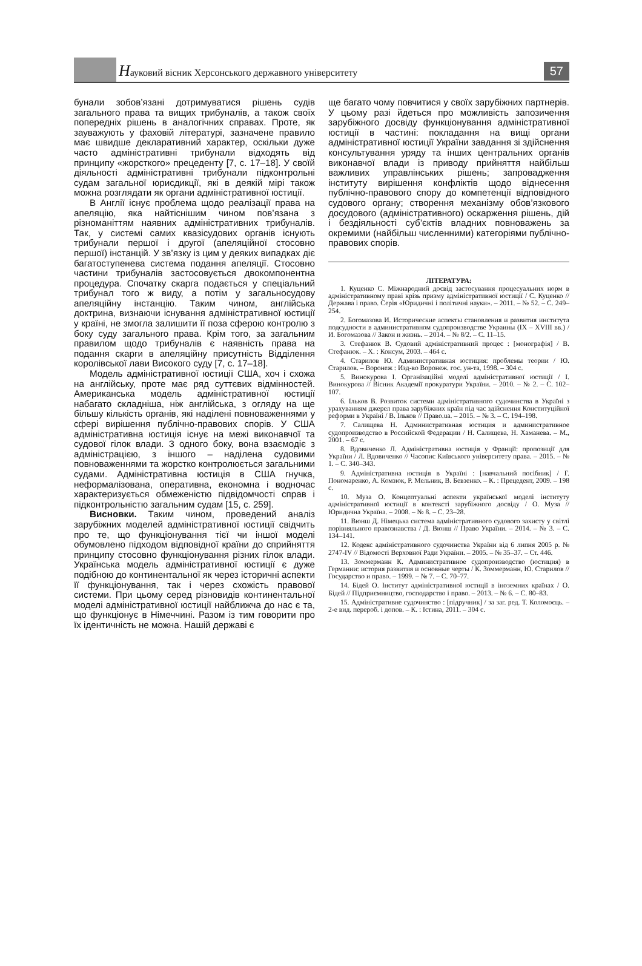Науковий вісник Херсонського державного університету
57
бунали зобов’язані дотримуватися рішень судів загального права та вищих трибуналів, а також своїх попередніх рішень в аналогічних справах. Проте, як зауважують у фаховій літературі, зазначене правило має швидше декларативний характер, оскільки дуже часто адміністративні трибунали відходять від принципу «жорсткого» прецеденту [7, с. 17–18]. У своїй діяльності адміністративні трибунали підконтрольні судам загальної юрисдикції, які в деякій мірі також можна розглядати як органи адміністративної юстиції.
В Англії існує проблема щодо реалізації права на апеляцію, яка найтіснішим чином пов’язана з різноманіттям наявних адміністративних трибуналів. Так, у системі самих квазісудових органів існують трибунали першої і другої (апеляційної стосовно першої) інстанцій. У зв’язку із цим у деяких випадках діє багатоступенева система подання апеляції. Стосовно частини трибуналів застосовується двокомпонентна процедура. Спочатку скарга подається у спеціальний трибунал того ж виду, а потім у загальносудову апеляційну інстанцію. Таким чином, англійська доктрина, визнаючи існування адміністративної юстиції у країні, не змогла залишити її поза сферою контролю з боку суду загального права. Крім того, за загальним правилом щодо трибуналів є наявність права на подання скарги в апеляційну присутність Відділення королівської лави Високого суду [7, с. 17–18].
Модель адміністративної юстиції США, хоч і схожа на англійську, проте має ряд суттєвих відмінностей. Американська модель адміністративної юстиції набагато складніша, ніж англійська, з огляду на ще більшу кількість органів, які наділені повноваженнями у сфері вирішення публічно-правових спорів. У США адміністративна юстиція існує на межі виконавчої та судової гілок влади. З одного боку, вона взаємодіє з адміністрацією, з іншого – наділена судовими повноваженнями та жорстко контролюється загальними судами. Адміністративна юстиція в США гнучка, неформалізована, оперативна, економна і водночас характеризується обмеженістю підвідомчості справ і підконтрольністю загальним судам [15, с. 259].
Висновки. Таким чином, проведений аналіз зарубіжних моделей адміністративної юстиції свідчить про те, що функціонування тієї чи іншої моделі обумовлено підходом відповідної країни до сприйняття принципу стосовно функціонування різних гілок влади. Українська модель адміністративної юстиції є дуже подібною до континентальної як через історичні аспекти її функціонування, так і через схожість правової системи. При цьому серед різновидів континентальної моделі адміністративної юстиції найближча до нас є та, що функціонує в Німеччині. Разом із тим говорити про їх ідентичність не можна. Нашій державі є
ще багато чому повчитися у своїх зарубіжних партнерів. У цьому разі йдеться про можливість запозичення зарубіжного досвіду функціонування адміністративної юстиції в частині: покладання на вищі органи адміністративної юстиції України завдання зі здійснення консультування уряду та інших центральних органів виконавчої влади із приводу прийняття найбільш важливих управлінських рішень; запровадження інституту вирішення конфліктів щодо віднесення публічно-правового спору до компетенції відповідного судового органу; створення механізму обов’язкового досудового (адміністративного) оскарження рішень, дій і бездіяльності суб’єктів владних повноважень за окремими (найбільш численними) категоріями публічно-правових спорів.
ЛІТЕРАТУРА:
1. Куценко С. Міжнародний досвід застосування процесуальних норм в адміністративному праві крізь призму адміністративної юстиції / С. Куценко // Держава і право. Серія «Юридичні і політичні науки». – 2011. – № 52. – С. 249–254.
2. Богомазова И. Исторические аспекты становления и развития института подсудности в административном судопроизводстве Украины (IX – XVIII вв.) / И. Богомазова // Закон и жизнь. – 2014. – № 8/2. – С. 11–15.
3. Стефанюк В. Судовий адміністративний процес : [монографія] / В. Стефанюк. – Х. : Консум, 2003. – 464 с.
4. Старилов Ю. Административная юстиция: проблемы теории / Ю. Старилов. – Воронеж : Изд-во Воронеж. гос. ун-та, 1998. – 304 с.
5. Винокурова І. Організаційні моделі адміністративної юстиції / І. Винокурова // Вісник Академії прокуратури України. – 2010. – № 2. – С. 102–107.
6. Ільков В. Розвиток системи адміністративного судочинства в Україні з урахуванням джерел права зарубіжних країн під час здійснення Конституційної реформи в Україні / В. Ільков // Право.ua. – 2015. – № 3. – С. 194–198.
7. Салищева Н. Административная юстиция и административное судопроизводство в Российской Федерации / Н. Салищева, Н. Хаманева. – М., 2001. – 67 с.
8. Вдовиченко Л. Адміністративна юстиція у Франції: пропозиції для України / Л. Вдовиченко // Часопис Київського університету права. – 2015. – № 1. – С. 340–343.
9. Адміністративна юстиція в Україні : [навчальний посібник] / Г. Пономаренко, А. Комзюк, Р. Мельник, В. Бевзенко. – К. : Прецедент, 2009. – 198 с.
10. Муза О. Концептуальні аспекти української моделі інституту адміністративної юстиції в контексті зарубіжного досвіду / О. Муза // Юридична Україна. – 2008. – № 8. – С. 23–28.
11. Вюнш Д. Німецька система адміністративного судового захисту у світлі порівняльного правознавства / Д. Вюнш // Право України. – 2014. – № 3. – С. 134–141.
12. Кодекс адміністративного судочинства України від 6 липня 2005 р. № 2747-IV // Відомості Верховної Ради України. – 2005. – № 35–37. – Ст. 446.
13. Зоммерманн К. Административное судопроизводство (юстиция) в Германии: история развития и основные черты / К. Зоммерманн, Ю. Старилов // Государство и право. – 1999. – № 7. – С. 70–77.
14. Бідей О. Інститут адміністративної юстиції в іноземних країнах / О. Бідей // Підприємництво, господарство і право. – 2013. – № 6. – С. 80–83.
15. Адміністративне судочинство : [підручник] / за заг. ред. Т. Коломоєць. – 2-е вид. перероб. і допов. – К. : Істина, 2011. – 304 с.